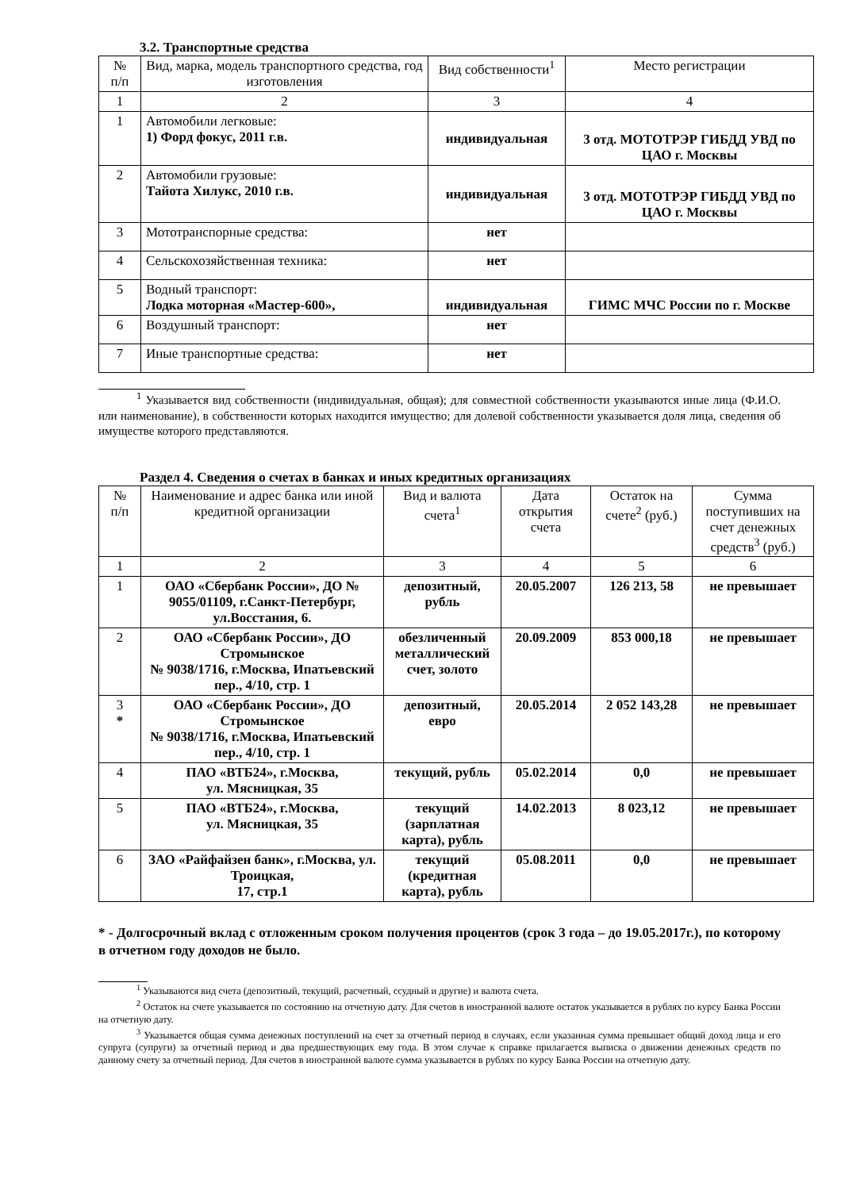3.2. Транспортные средства
| № п/п | Вид, марка, модель транспортного средства, год изготовления | Вид собственности<sup>1</sup> | Место регистрации |
| --- | --- | --- | --- |
| 1 | 2 | 3 | 4 |
| 1 | Автомобили легковые: 1) Форд фокус, 2011 г.в. | индивидуальная | 3 отд. МОТОТРЭР ГИБДД УВД по ЦАО г. Москвы |
| 2 | Автомобили грузовые: Тайота Хилукс, 2010 г.в. | индивидуальная | 3 отд. МОТОТРЭР ГИБДД УВД по ЦАО г. Москвы |
| 3 | Мототранспорные средства: | нет | |
| 4 | Сельскохозяйственная техника: | нет | |
| 5 | Водный транспорт: Лодка моторная «Мастер-600», | индивидуальная | ГИМС МЧС России по г. Москве |
| 6 | Воздушный транспорт: | нет | |
| 7 | Иные транспортные средства: | нет | |
<sup>1</sup> Указывается вид собственности (индивидуальная, общая); для совместной собственности указываются иные лица (Ф.И.О. или наименование), в собственности которых находится имущество; для долевой собственности указывается доля лица, сведения об имуществе которого представляются.
Раздел 4. Сведения о счетах в банках и иных кредитных организациях
| № п/п | Наименование и адрес банка или иной кредитной организации | Вид и валюта счета<sup>1</sup> | Дата открытия счета | Остаток на счете<sup>2</sup> (руб.) | Сумма поступивших на счет денежных средств<sup>3</sup> (руб.) |
| --- | --- | --- | --- | --- | --- |
| 1 | 2 | 3 | 4 | 5 | 6 |
| 1 | ОАО «Сбербанк России», ДО № 9055/01109, г.Санкт-Петербург, ул.Восстания, 6. | депозитный, рубль | 20.05.2007 | 126 213, 58 | не превышает |
| 2 | ОАО «Сбербанк России», ДО Стромынское № 9038/1716, г.Москва, Ипатьевский пер., 4/10, стр. 1 | обезличенный металлический счет, золото | 20.09.2009 | 853 000,18 | не превышает |
| 3 * | ОАО «Сбербанк России», ДО Стромынское № 9038/1716, г.Москва, Ипатьевский пер., 4/10, стр. 1 | депозитный, евро | 20.05.2014 | 2 052 143,28 | не превышает |
| 4 | ПАО «ВТБ24», г.Москва, ул. Мясницкая, 35 | текущий, рубль | 05.02.2014 | 0,0 | не превышает |
| 5 | ПАО «ВТБ24», г.Москва, ул. Мясницкая, 35 | текущий (зарплатная карта), рубль | 14.02.2013 | 8 023,12 | не превышает |
| 6 | ЗАО «Райфайзен банк», г.Москва, ул. Троицкая, 17, стр.1 | текущий (кредитная карта), рубль | 05.08.2011 | 0,0 | не превышает |
* - Долгосрочный вклад с отложенным сроком получения процентов (срок 3 года – до 19.05.2017г.), по которому в отчетном году доходов не было.
<sup>1</sup> Указываются вид счета (депозитный, текущий, расчетный, ссудный и другие) и валюта счета.
<sup>2</sup> Остаток на счете указывается по состоянию на отчетную дату. Для счетов в иностранной валюте остаток указывается в рублях по курсу Банка России на отчетную дату.
<sup>3</sup> Указывается общая сумма денежных поступлений на счет за отчетный период в случаях, если указанная сумма превышает общий доход лица и его супруга (супруги) за отчетный период и два предшествующих ему года. В этом случае к справке прилагается выписка о движении денежных средств по данному счету за отчетный период. Для счетов в иностранной валюте сумма указывается в рублях по курсу Банка России на отчетную дату.